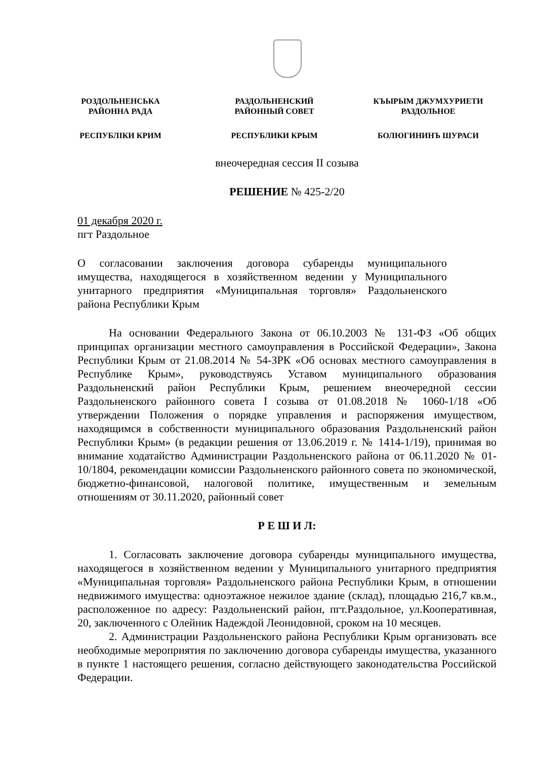РОЗДОЛЬНЕНСЬКА
РАЙОННА РАДА
РАЗДОЛЬНЕНСКИЙ
РАЙОННЫЙ СОВЕТ
КЪЫРЫМ ДЖУМХУРИЕТИ
РАЗДОЛЬНОЕ
РЕСПУБЛІКИ КРИМ РЕСПУБЛИКИ КРЫМ БОЛЮГИНИНЪ ШУРАСИ
внеочередная сессия II созыва
РЕШЕНИЕ № 425-2/20
01 декабря 2020 г.
пгт Раздольное
О согласовании заключения договора субаренды муниципального имущества, находящегося в хозяйственном ведении у Муниципального унитарного предприятия «Муниципальная торговля» Раздольненского района Республики Крым
На основании Федерального Закона от 06.10.2003 № 131-ФЗ «Об общих принципах организации местного самоуправления в Российской Федерации», Закона Республики Крым от 21.08.2014 № 54-ЗРК «Об основах местного самоуправления в Республике Крым», руководствуясь Уставом муниципального образования Раздольненский район Республики Крым, решением внеочередной сессии Раздольненского районного совета I созыва от 01.08.2018 № 1060-1/18 «Об утверждении Положения о порядке управления и распоряжения имуществом, находящимся в собственности муниципального образования Раздольненский район Республики Крым» (в редакции решения от 13.06.2019 г. № 1414-1/19), принимая во внимание ходатайство Администрации Раздольненского района от 06.11.2020 № 01-10/1804, рекомендации комиссии Раздольненского районного совета по экономической, бюджетно-финансовой, налоговой политике, имущественным и земельным отношениям от 30.11.2020, районный совет
Р Е Ш И Л:
1. Согласовать заключение договора субаренды муниципального имущества, находящегося в хозяйственном ведении у Муниципального унитарного предприятия «Муниципальная торговля» Раздольненского района Республики Крым, в отношении недвижимого имущества: одноэтажное нежилое здание (склад), площадью 216,7 кв.м., расположенное по адресу: Раздольненский район, пгт.Раздольное, ул.Кооперативная, 20, заключенного с Олейник Надеждой Леонидовной, сроком на 10 месяцев.
2. Администрации Раздольненского района Республики Крым организовать все необходимые мероприятия по заключению договора субаренды имущества, указанного в пункте 1 настоящего решения, согласно действующего законодательства Российской Федерации.